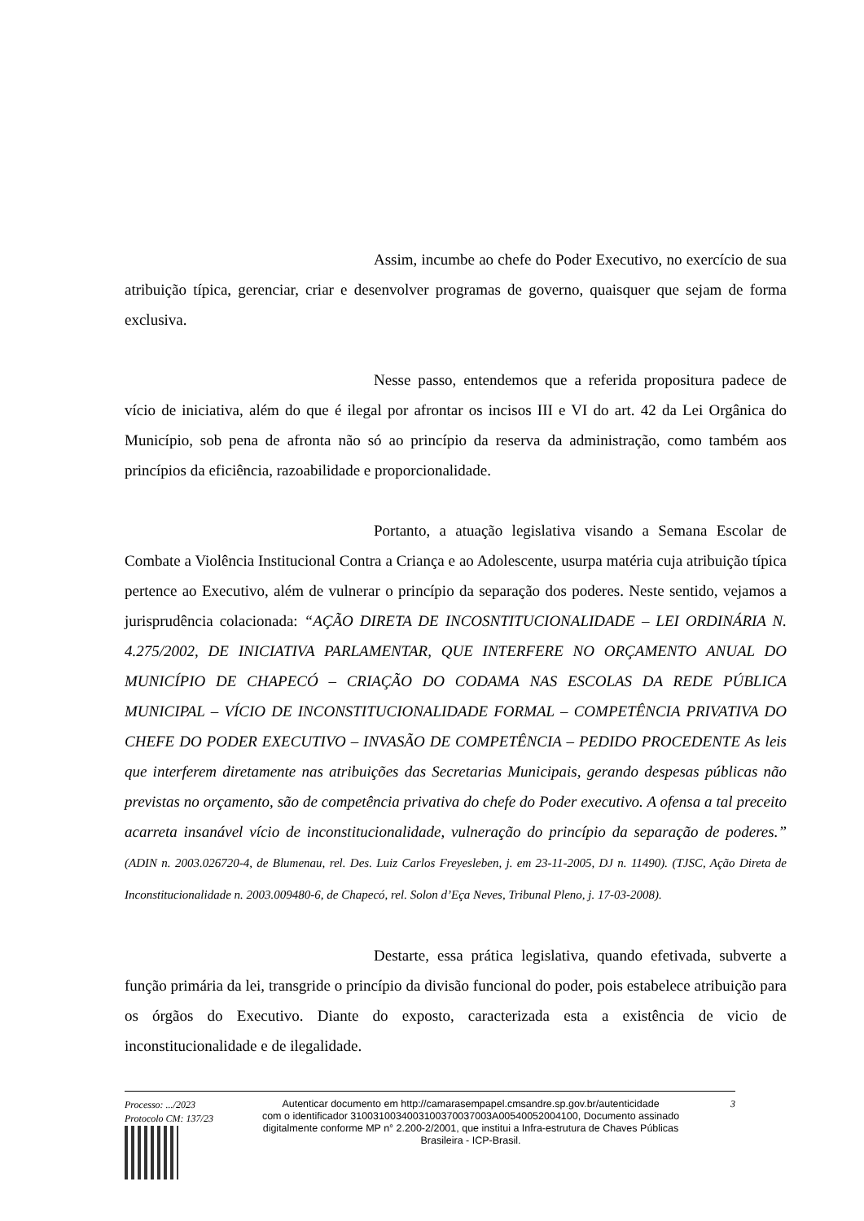Assim, incumbe ao chefe do Poder Executivo, no exercício de sua atribuição típica, gerenciar, criar e desenvolver programas de governo, quaisquer que sejam de forma exclusiva.
Nesse passo, entendemos que a referida propositura padece de vício de iniciativa, além do que é ilegal por afrontar os incisos III e VI do art. 42 da Lei Orgânica do Município, sob pena de afronta não só ao princípio da reserva da administração, como também aos princípios da eficiência, razoabilidade e proporcionalidade.
Portanto, a atuação legislativa visando a Semana Escolar de Combate a Violência Institucional Contra a Criança e ao Adolescente, usurpa matéria cuja atribuição típica pertence ao Executivo, além de vulnerar o princípio da separação dos poderes. Neste sentido, vejamos a jurisprudência colacionada: “AÇÃO DIRETA DE INCOSNTITUCIONALIDADE – LEI ORDINÁRIA N. 4.275/2002, DE INICIATIVA PARLAMENTAR, QUE INTERFERE NO ORÇAMENTO ANUAL DO MUNICÍPIO DE CHAPECÓ – CRIAÇÃO DO CODAMA NAS ESCOLAS DA REDE PÚBLICA MUNICIPAL – VÍCIO DE INCONSTITUCIONALIDADE FORMAL – COMPETÊNCIA PRIVATIVA DO CHEFE DO PODER EXECUTIVO – INVASÃO DE COMPETÊNCIA – PEDIDO PROCEDENTE As leis que interferem diretamente nas atribuições das Secretarias Municipais, gerando despesas públicas não previstas no orçamento, são de competência privativa do chefe do Poder executivo. A ofensa a tal preceito acarreta insanável vício de inconstitucionalidade, vulneração do princípio da separação de poderes.” (ADIN n. 2003.026720-4, de Blumenau, rel. Des. Luiz Carlos Freyesleben, j. em 23-11-2005, DJ n. 11490). (TJSC, Ação Direta de Inconstitucionalidade n. 2003.009480-6, de Chapecó, rel. Solon d’Eça Neves, Tribunal Pleno, j. 17-03-2008).
Destarte, essa prática legislativa, quando efetivada, subverte a função primária da lei, transgride o princípio da divisão funcional do poder, pois estabelece atribuição para os órgãos do Executivo. Diante do exposto, caracterizada esta a existência de vicio de inconstitucionalidade e de ilegalidade.
Processo: .../2023
Protocolo CM: 137/23
Autenticar documento em http://camarasempapel.cmsandre.sp.gov.br/autenticidade
com o identificador 3100310034003100370037003A00540052004100, Documento assinado
digitalmente conforme MP n° 2.200-2/2001, que institui a Infra-estrutura de Chaves Públicas
Brasileira - ICP-Brasil.
3